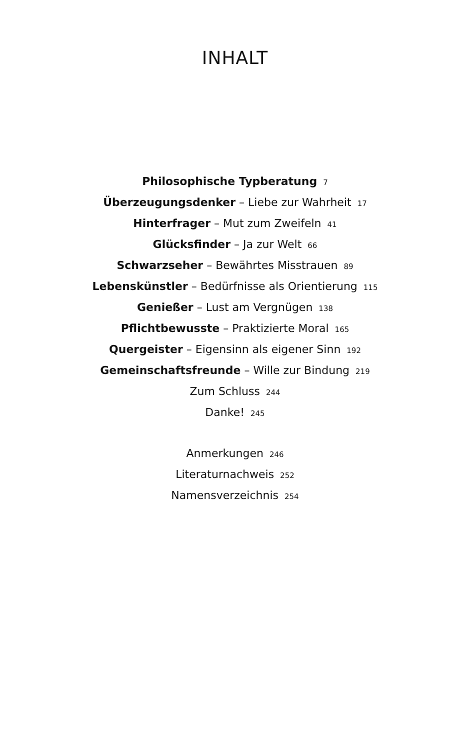INHALT
Philosophische Typberatung 7
Überzeugungsdenker – Liebe zur Wahrheit 17
Hinterfrager – Mut zum Zweifeln 41
Glücksfinder – Ja zur Welt 66
Schwarzseher – Bewährtes Misstrauen 89
Lebenskünstler – Bedürfnisse als Orientierung 115
Genießer – Lust am Vergnügen 138
Pflichtbewusste – Praktizierte Moral 165
Quergeister – Eigensinn als eigener Sinn 192
Gemeinschaftsfreunde – Wille zur Bindung 219
Zum Schluss 244
Danke! 245
Anmerkungen 246
Literaturnachweis 252
Namensverzeichnis 254